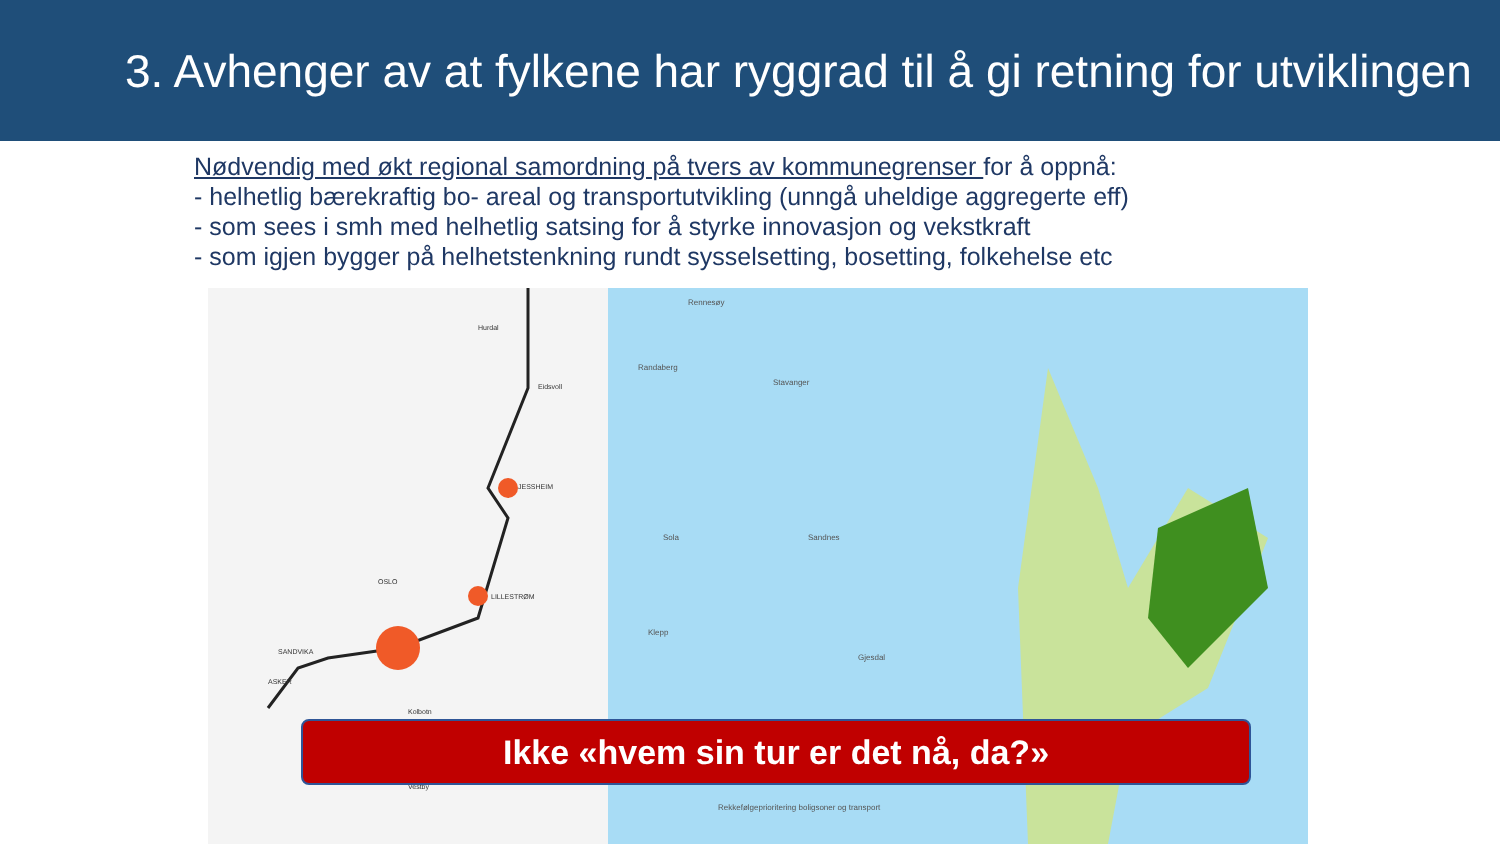3. Avhenger av at fylkene har ryggrad til å gi retning for utviklingen
Nødvendig med økt regional samordning på tvers av kommunegrenser for å oppnå:
- helhetlig bærekraftig bo- areal og transportutvikling (unngå uheldige aggregerte eff)
- som sees i smh med helhetlig satsing for å styrke innovasjon og vekstkraft
- som igjen bygger på helhetstenkning rundt sysselsetting, bosetting, folkehelse etc
Hurdal
Eidsvoll
JESSHEIM
OSLO
LILLESTRØM
SANDVIKA
ASKER
Kolbotn
Vestby
Rennesøy
Randaberg
Stavanger
Sola Sandnes
Klepp
Gjesdal
Rekkefølgeprioritering boligsoner og transport
Ikke «hvem sin tur er det nå, da?»